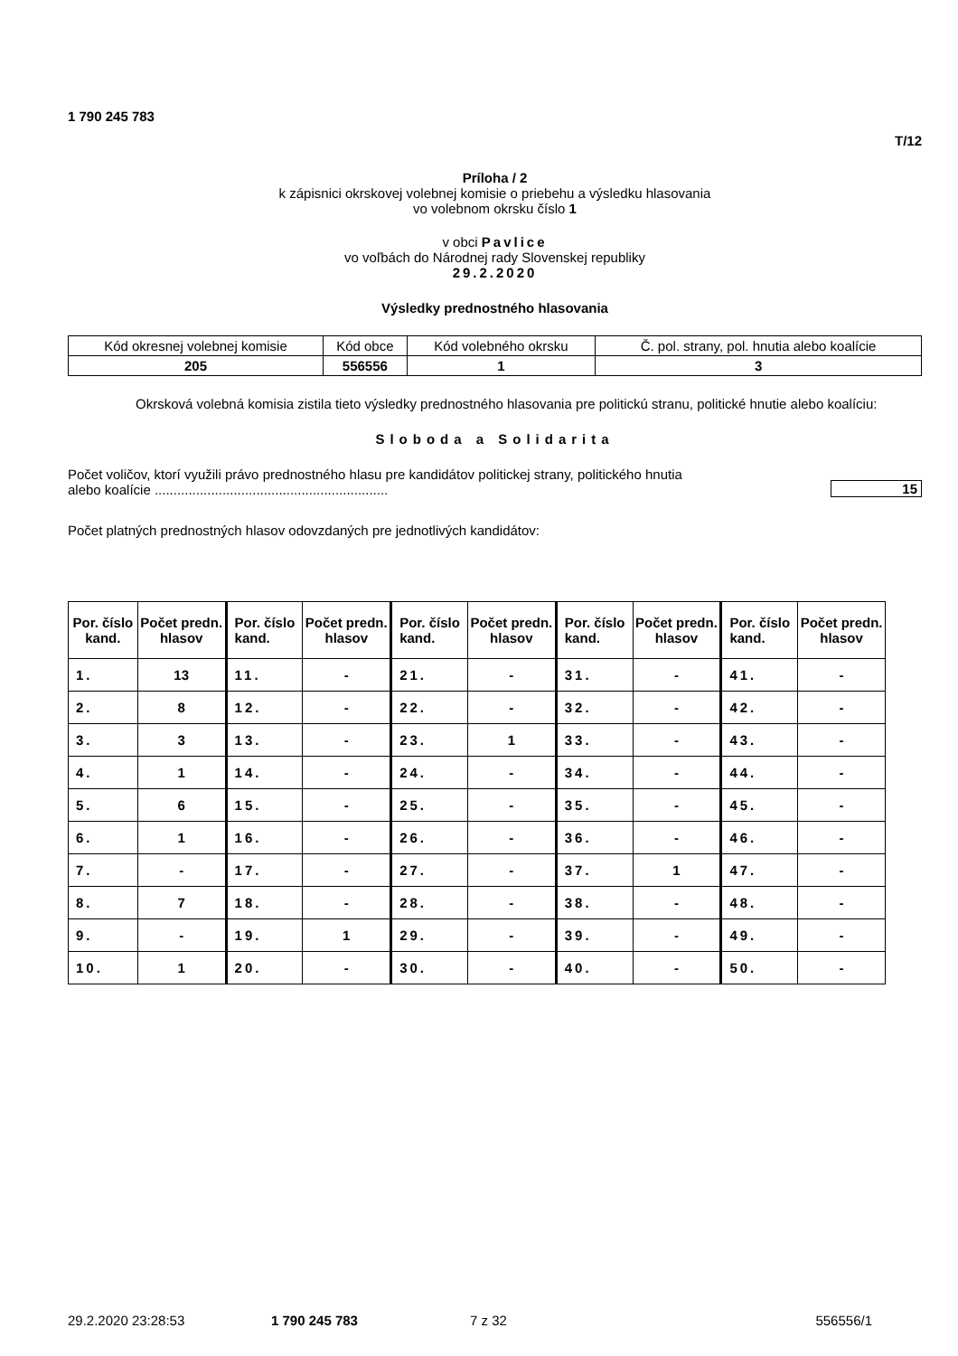1 790 245 783
T/12
Príloha / 2
k zápisnici okrskovej volebnej komisie o priebehu a výsledku hlasovania
vo volebnom okrsku číslo 1
v obci Pavlice
vo voľbách do Národnej rady Slovenskej republiky
29.2.2020
Výsledky prednostného hlasovania
| Kód okresnej volebnej komisie | Kód obce | Kód volebného okrsku | Č. pol. strany, pol. hnutia alebo koalície |
| 205 | 556556 | 1 | 3 |
Okrsková volebná komisia zistila tieto výsledky prednostného hlasovania pre politickú stranu, politické hnutie alebo koalíciu:
Sloboda a Solidarita
Počet voličov, ktorí využili právo prednostného hlasu pre kandidátov politickej strany, politického hnutia
alebo koalície ..............................................................
15
Počet platných prednostných hlasov odovzdaných pre jednotlivých kandidátov:
| Por. číslo kand. | Počet predn. hlasov | Por. číslo kand. | Počet predn. hlasov | Por. číslo kand. | Počet predn. hlasov | Por. číslo kand. | Počet predn. hlasov | Por. číslo kand. | Počet predn. hlasov |
| --- | --- | --- | --- | --- | --- | --- | --- | --- | --- |
| 1. | 13 | 11. | - | 21. | - | 31. | - | 41. | - |
| 2. | 8 | 12. | - | 22. | - | 32. | - | 42. | - |
| 3. | 3 | 13. | - | 23. | 1 | 33. | - | 43. | - |
| 4. | 1 | 14. | - | 24. | - | 34. | - | 44. | - |
| 5. | 6 | 15. | - | 25. | - | 35. | - | 45. | - |
| 6. | 1 | 16. | - | 26. | - | 36. | - | 46. | - |
| 7. | - | 17. | - | 27. | - | 37. | 1 | 47. | - |
| 8. | 7 | 18. | - | 28. | - | 38. | - | 48. | - |
| 9. | - | 19. | 1 | 29. | - | 39. | - | 49. | - |
| 10. | 1 | 20. | - | 30. | - | 40. | - | 50. | - |
29.2.2020 23:28:53 1 790 245 783 7 z 32 556556/1